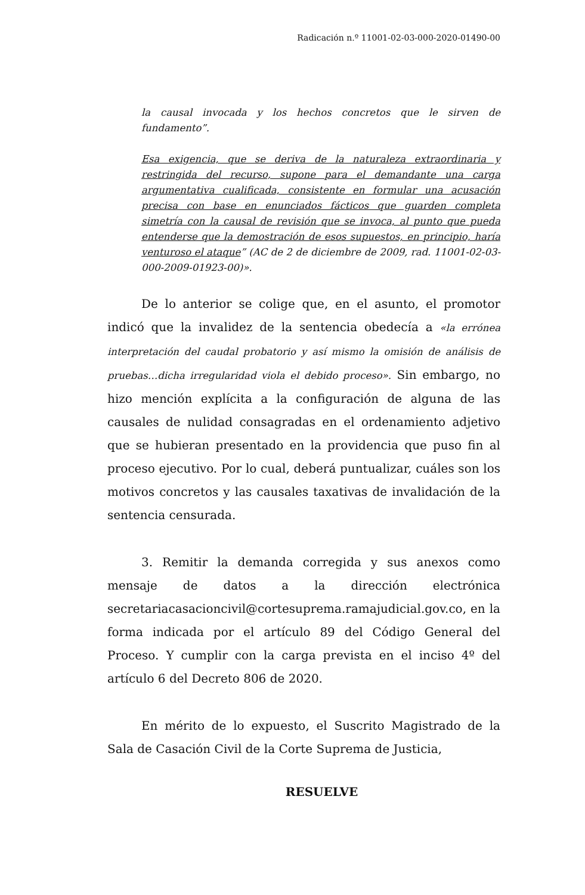Radicación n.º 11001-02-03-000-2020-01490-00
la causal invocada y los hechos concretos que le sirven de fundamento”.
Esa exigencia, que se deriva de la naturaleza extraordinaria y restringida del recurso, supone para el demandante una carga argumentativa cualificada, consistente en formular una acusación precisa con base en enunciados fácticos que guarden completa simetría con la causal de revisión que se invoca, al punto que pueda entenderse que la demostración de esos supuestos, en principio, haría venturoso el ataque” (AC de 2 de diciembre de 2009, rad. 11001-02-03-000-2009-01923-00)».
De lo anterior se colige que, en el asunto, el promotor indicó que la invalidez de la sentencia obedecía a «la errónea interpretación del caudal probatorio y así mismo la omisión de análisis de pruebas…dicha irregularidad viola el debido proceso». Sin embargo, no hizo mención explícita a la configuración de alguna de las causales de nulidad consagradas en el ordenamiento adjetivo que se hubieran presentado en la providencia que puso fin al proceso ejecutivo. Por lo cual, deberá puntualizar, cuáles son los motivos concretos y las causales taxativas de invalidación de la sentencia censurada.
3. Remitir la demanda corregida y sus anexos como mensaje de datos a la dirección electrónica secretariacasacioncivil@cortesuprema.ramajudicial.gov.co, en la forma indicada por el artículo 89 del Código General del Proceso. Y cumplir con la carga prevista en el inciso 4º del artículo 6 del Decreto 806 de 2020.
En mérito de lo expuesto, el Suscrito Magistrado de la Sala de Casación Civil de la Corte Suprema de Justicia,
RESUELVE